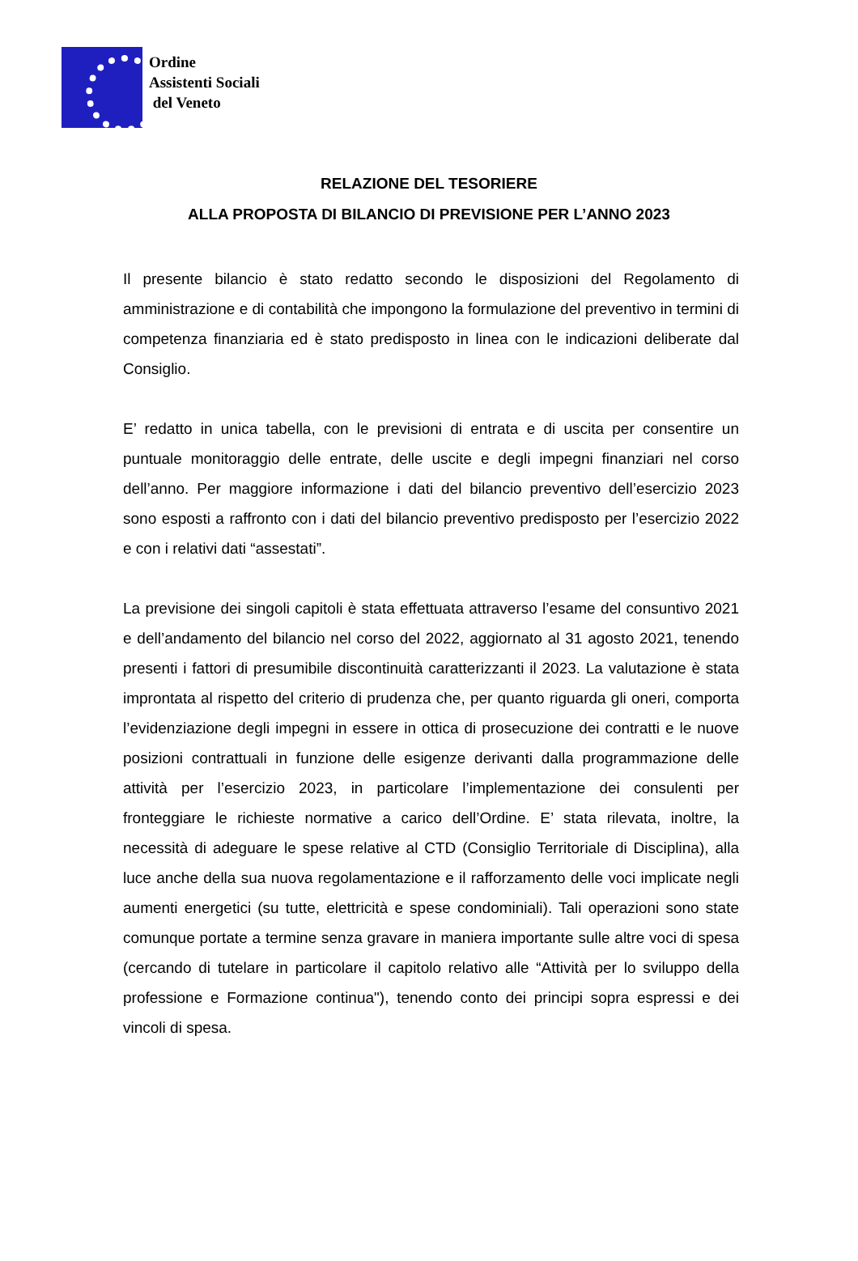Ordine
Assistenti Sociali
del Veneto
RELAZIONE DEL TESORIERE
ALLA PROPOSTA DI BILANCIO DI PREVISIONE PER L’ANNO 2023
Il presente bilancio è stato redatto secondo le disposizioni del Regolamento di amministrazione e di contabilità che impongono la formulazione del preventivo in termini di competenza finanziaria ed è stato predisposto in linea con le indicazioni deliberate dal Consiglio.
E’ redatto in unica tabella, con le previsioni di entrata e di uscita per consentire un puntuale monitoraggio delle entrate, delle uscite e degli impegni finanziari nel corso dell’anno. Per maggiore informazione i dati del bilancio preventivo dell’esercizio 2023 sono esposti a raffronto con i dati del bilancio preventivo predisposto per l’esercizio 2022 e con i relativi dati “assestati”.
La previsione dei singoli capitoli è stata effettuata attraverso l’esame del consuntivo 2021 e dell’andamento del bilancio nel corso del 2022, aggiornato al 31 agosto 2021, tenendo presenti i fattori di presumibile discontinuità caratterizzanti il 2023. La valutazione è stata improntata al rispetto del criterio di prudenza che, per quanto riguarda gli oneri, comporta l’evidenziazione degli impegni in essere in ottica di prosecuzione dei contratti e le nuove posizioni contrattuali in funzione delle esigenze derivanti dalla programmazione delle attività per l’esercizio 2023, in particolare l’implementazione dei consulenti per fronteggiare le richieste normative a carico dell’Ordine. E’ stata rilevata, inoltre, la necessità di adeguare le spese relative al CTD (Consiglio Territoriale di Disciplina), alla luce anche della sua nuova regolamentazione e il rafforzamento delle voci implicate negli aumenti energetici (su tutte, elettricità e spese condominiali). Tali operazioni sono state comunque portate a termine senza gravare in maniera importante sulle altre voci di spesa (cercando di tutelare in particolare il capitolo relativo alle “Attività per lo sviluppo della professione e Formazione continua"), tenendo conto dei principi sopra espressi e dei vincoli di spesa.